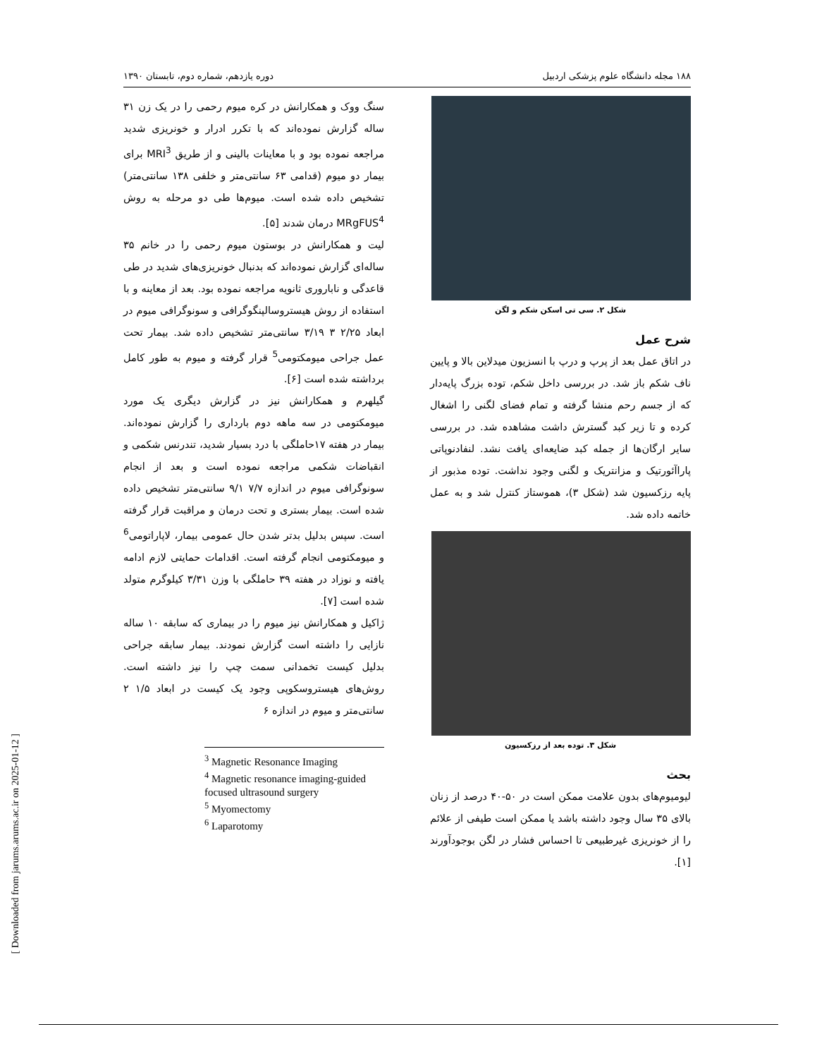۱۸۸ مجله دانشگاه علوم پزشکی اردبیل دوره یازدهم، شماره دوم، تابستان ۱۳۹۰
شکل ۲. سی تی اسکن شکم و لگن
شرح عمل
در اتاق عمل بعد از پرپ و درپ با انسزیون میدلاین بالا و پایین ناف شکم باز شد. در بررسی داخل شکم، توده بزرگ پایه‌دار که از جسم رحم منشا گرفته و تمام فضای لگنی را اشغال کرده و تا زیر کبد گسترش داشت مشاهده شد. در بررسی سایر ارگان‌ها از جمله کبد ضایعه‌ای یافت نشد. لنفادنوپاتی پاراآئورتیک و مزانتریک و لگنی وجود نداشت. توده مذبور از پایه رزکسیون شد (شکل ۳)، هموستاز کنترل شد و به عمل خاتمه داده شد.
شکل ۳. توده بعد از رزکسیون
بحث
لیومیوم‌های بدون علامت ممکن است در ۵۰-۴۰ درصد از زنان بالای ۳۵ سال وجود داشته باشد یا ممکن است طیفی از علائم را از خونریزی غیرطبیعی تا احساس فشار در لگن بوجودآورند [۱].
سنگ ووک و همکارانش در کره میوم رحمی را در یک زن ۳۱ ساله گزارش نموده‌اند که با تکرر ادرار و خونریزی شدید مراجعه نموده بود و با معاینات بالینی و از طریق MRI<sup>3</sup> برای بیمار دو میوم (قدامی ۶۳ سانتی‌متر و خلفی ۱۳۸ سانتی‌متر) تشخیص داده شده است. میوم‌ها طی دو مرحله به روش MRgFUS<sup>4</sup> درمان شدند [۵].
لیت و همکارانش در بوستون میوم رحمی را در خانم ۳۵ ساله‌ای گزارش نموده‌اند که بدنبال خونریزی‌های شدید در طی قاعدگی و ناباروری ثانویه مراجعه نموده بود. بعد از معاینه و با استفاده از روش هیستروسالپنگوگرافی و سونوگرافی میوم در ابعاد ۲/۲۵ ۳ ۳/۱۹ سانتی‌متر تشخیص داده شد. بیمار تحت عمل جراحی میومکتومی<sup>5</sup> قرار گرفته و میوم به طور کامل برداشته شده است [۶].
گیلهرم و همکارانش نیز در گزارش دیگری یک مورد میومکتومی در سه ماهه دوم بارداری را گزارش نموده‌اند. بیمار در هفته ۱۷حاملگی با درد بسیار شدید، تندرنس شکمی و انقباضات شکمی مراجعه نموده است و بعد از انجام سونوگرافی میوم در اندازه ۷/۷ ۹/۱ سانتی‌متر تشخیص داده شده است. بیمار بستری و تحت درمان و مراقبت قرار گرفته است. سپس بدلیل بدتر شدن حال عمومی بیمار، لاپاراتومی<sup>6</sup> و میومکتومی انجام گرفته است. اقدامات حمایتی لازم ادامه یافته و نوزاد در هفته ۳۹ حاملگی با وزن ۳/۳۱ کیلوگرم متولد شده است [۷].
ژاکیل و همکارانش نیز میوم را در بیماری که سابقه ۱۰ ساله نازایی را داشته است گزارش نمودند. بیمار سابقه جراحی بدلیل کیست تخمدانی سمت چپ را نیز داشته است. روش‌های هیستروسکوپی وجود یک کیست در ابعاد ۱/۵ ۲ سانتی‌متر و میوم در اندازه ۶
<sup>3</sup> Magnetic Resonance Imaging
<sup>4</sup> Magnetic resonance imaging-guided focused ultrasound surgery
<sup>5</sup> Myomectomy
<sup>6</sup> Laparotomy
[ Downloaded from jarums.arums.ac.ir on 2025-01-12 ]